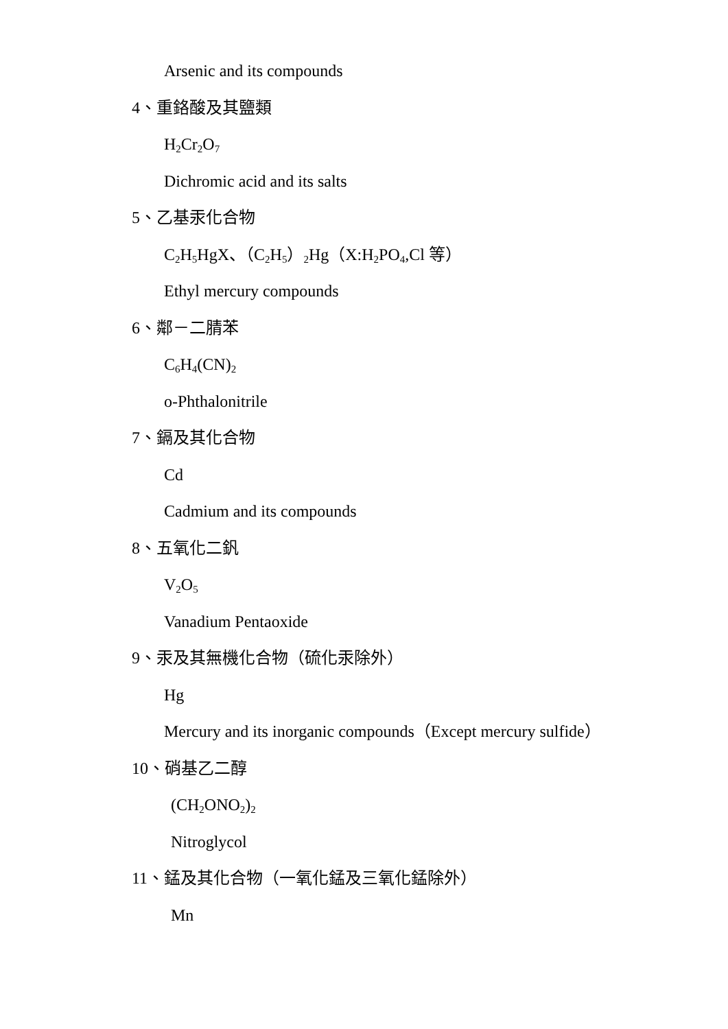Arsenic and its compounds
4、重鉻酸及其鹽類
H<sub>2</sub>Cr<sub>2</sub>O<sub>7</sub>
Dichromic acid and its salts
5、乙基汞化合物
C<sub>2</sub>H<sub>5</sub>HgX、（C<sub>2</sub>H<sub>5</sub>）<sub>2</sub>Hg（X:H<sub>2</sub>PO<sub>4</sub>,Cl 等）
Ethyl mercury compounds
6、鄰－二腈苯
C<sub>6</sub>H<sub>4</sub>(CN)<sub>2</sub>
o-Phthalonitrile
7、鎘及其化合物
Cd
Cadmium and its compounds
8、五氧化二釩
V<sub>2</sub>O<sub>5</sub>
Vanadium Pentaoxide
9、汞及其無機化合物（硫化汞除外）
Hg
Mercury and its inorganic compounds（Except mercury sulfide）
10、硝基乙二醇
(CH<sub>2</sub>ONO<sub>2</sub>)<sub>2</sub>
Nitroglycol
11、錳及其化合物（一氧化錳及三氧化錳除外）
Mn